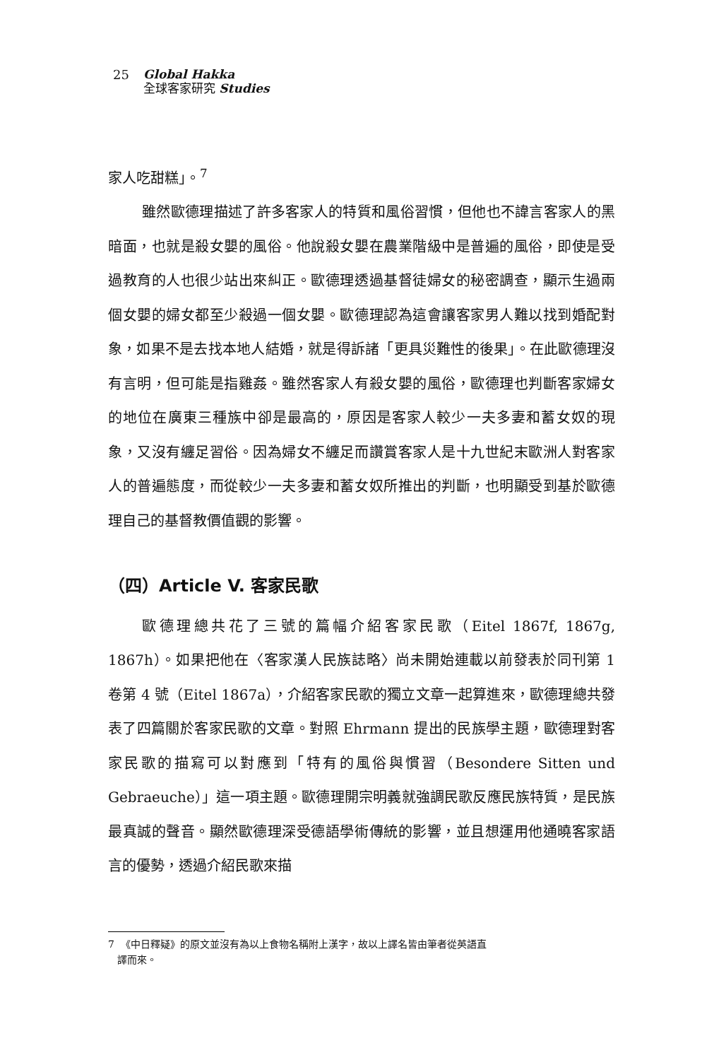25
Global Hakka
全球客家研究 Studies
家人吃甜糕」。<sup>7</sup>
雖然歐德理描述了許多客家人的特質和風俗習慣，但他也不諱言客家人的黑暗面，也就是殺女嬰的風俗。他說殺女嬰在農業階級中是普遍的風俗，即使是受過教育的人也很少站出來糾正。歐德理透過基督徒婦女的秘密調查，顯示生過兩個女嬰的婦女都至少殺過一個女嬰。歐德理認為這會讓客家男人難以找到婚配對象，如果不是去找本地人結婚，就是得訴諸「更具災難性的後果」。在此歐德理沒有言明，但可能是指雞姦。雖然客家人有殺女嬰的風俗，歐德理也判斷客家婦女的地位在廣東三種族中卻是最高的，原因是客家人較少一夫多妻和蓄女奴的現象，又沒有纏足習俗。因為婦女不纏足而讚賞客家人是十九世紀末歐洲人對客家人的普遍態度，而從較少一夫多妻和蓄女奴所推出的判斷，也明顯受到基於歐德理自己的基督教價值觀的影響。
（四）Article V. 客家民歌
歐德理總共花了三號的篇幅介紹客家民歌（Eitel 1867f, 1867g, 1867h）。如果把他在〈客家漢人民族誌略〉尚未開始連載以前發表於同刊第 1 卷第 4 號（Eitel 1867a），介紹客家民歌的獨立文章一起算進來，歐德理總共發表了四篇關於客家民歌的文章。對照 Ehrmann 提出的民族學主題，歐德理對客家民歌的描寫可以對應到「特有的風俗與慣習（Besondere Sitten und Gebraeuche）」這一項主題。歐德理開宗明義就強調民歌反應民族特質，是民族最真誠的聲音。顯然歐德理深受德語學術傳統的影響，並且想運用他通曉客家語言的優勢，透過介紹民歌來描
7 《中日釋疑》的原文並沒有為以上食物名稱附上漢字，故以上譯名皆由筆者從英語直
譯而來。